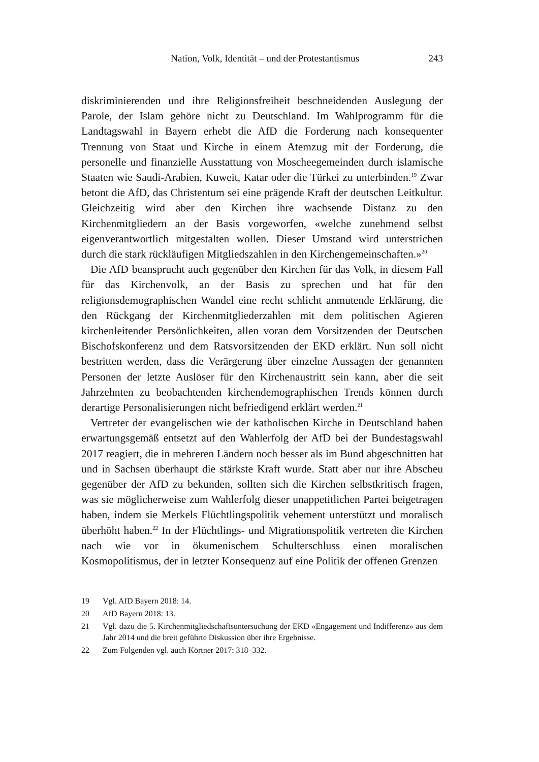Nation, Volk, Identität – und der Protestantismus 243
diskriminierenden und ihre Religionsfreiheit beschneidenden Auslegung der Parole, der Islam gehöre nicht zu Deutschland. Im Wahlprogramm für die Landtagswahl in Bayern erhebt die AfD die Forderung nach konsequenter Trennung von Staat und Kirche in einem Atemzug mit der Forderung, die personelle und finanzielle Ausstattung von Moscheegemeinden durch islamische Staaten wie Saudi-Arabien, Kuweit, Katar oder die Türkei zu unterbinden.<sup>19</sup> Zwar betont die AfD, das Christentum sei eine prägende Kraft der deutschen Leitkultur. Gleichzeitig wird aber den Kirchen ihre wachsende Distanz zu den Kirchenmitgliedern an der Basis vorgeworfen, «welche zunehmend selbst eigenverantwortlich mitgestalten wollen. Dieser Umstand wird unterstrichen durch die stark rückläufigen Mitgliedszahlen in den Kirchengemeinschaften.»<sup>20</sup>
Die AfD beansprucht auch gegenüber den Kirchen für das Volk, in diesem Fall für das Kirchenvolk, an der Basis zu sprechen und hat für den religionsdemographischen Wandel eine recht schlicht anmutende Erklärung, die den Rückgang der Kirchenmitgliederzahlen mit dem politischen Agieren kirchenleitender Persönlichkeiten, allen voran dem Vorsitzenden der Deutschen Bischofskonferenz und dem Ratsvorsitzenden der EKD erklärt. Nun soll nicht bestritten werden, dass die Verärgerung über einzelne Aussagen der genannten Personen der letzte Auslöser für den Kirchenaustritt sein kann, aber die seit Jahrzehnten zu beobachtenden kirchendemographischen Trends können durch derartige Personalisierungen nicht befriedigend erklärt werden.<sup>21</sup>
Vertreter der evangelischen wie der katholischen Kirche in Deutschland haben erwartungsgemäß entsetzt auf den Wahlerfolg der AfD bei der Bundestagswahl 2017 reagiert, die in mehreren Ländern noch besser als im Bund abgeschnitten hat und in Sachsen überhaupt die stärkste Kraft wurde. Statt aber nur ihre Abscheu gegenüber der AfD zu bekunden, sollten sich die Kirchen selbstkritisch fragen, was sie möglicherweise zum Wahlerfolg dieser unappetitlichen Partei beigetragen haben, indem sie Merkels Flüchtlingspolitik vehement unterstützt und moralisch überhöht haben.<sup>22</sup> In der Flüchtlings- und Migrationspolitik vertreten die Kirchen nach wie vor in ökumenischem Schulterschluss einen moralischen Kosmopolitismus, der in letzter Konsequenz auf eine Politik der offenen Grenzen
19 Vgl. AfD Bayern 2018: 14.
20 AfD Bayern 2018: 13.
21 Vgl. dazu die 5. Kirchenmitgliedschaftsuntersuchung der EKD «Engagement und Indifferenz» aus dem Jahr 2014 und die breit geführte Diskussion über ihre Ergebnisse.
22 Zum Folgenden vgl. auch Körtner 2017: 318–332.